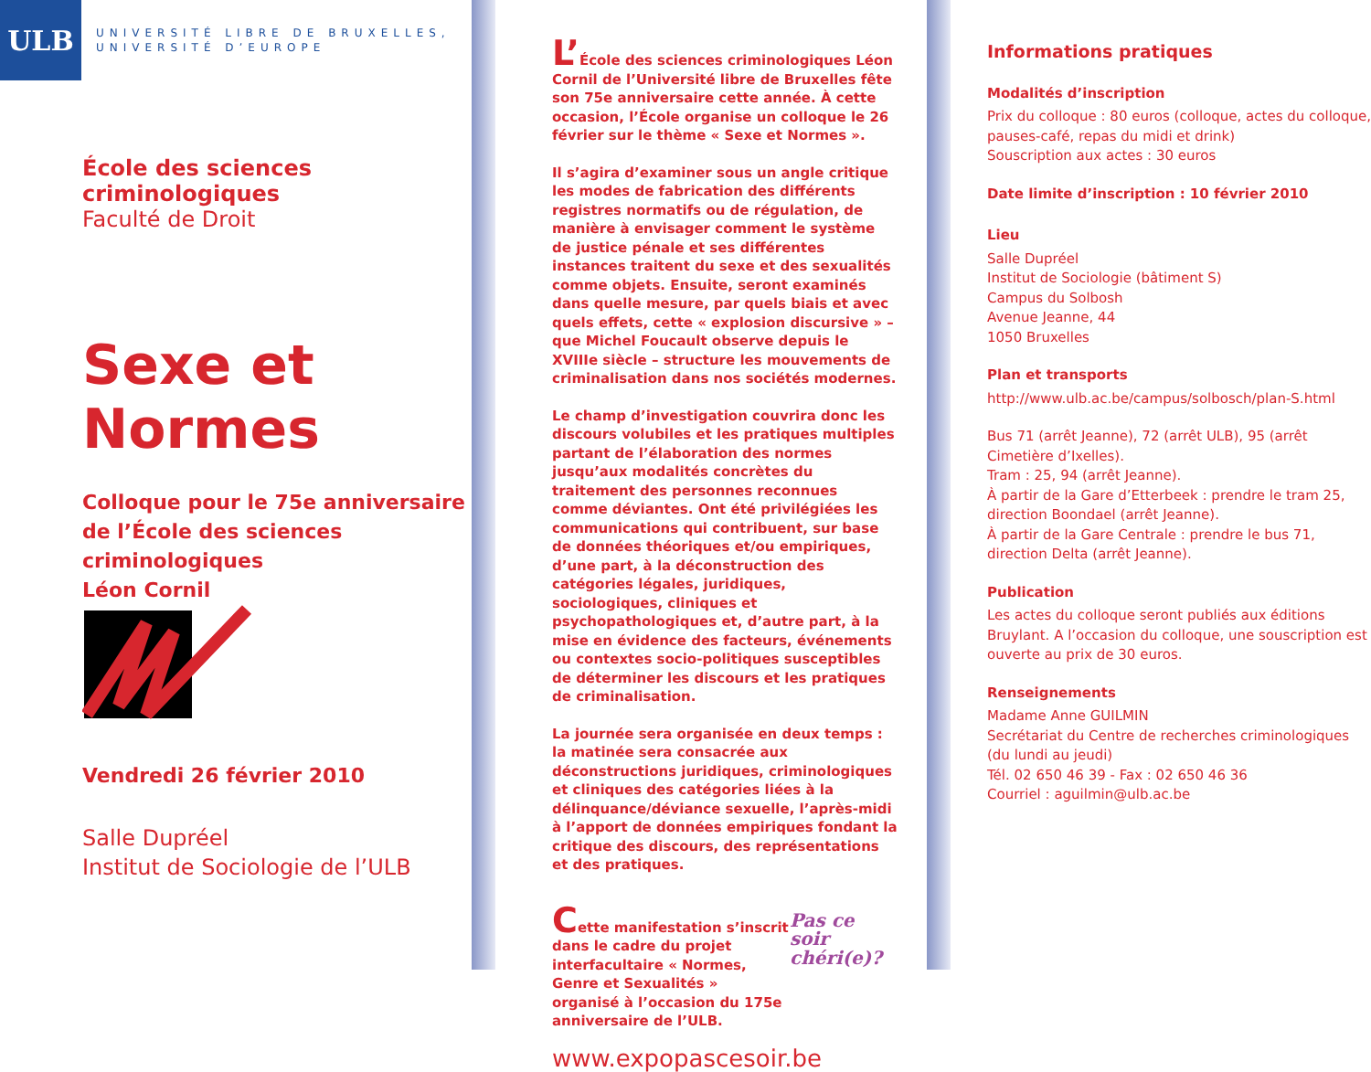ULB
UNIVERSITÉ LIBRE DE BRUXELLES,
UNIVERSITÉ D’EUROPE
École des sciences criminologiques
Faculté de Droit
Sexe et Normes
Colloque pour le 75e anniversaire
de l’École des sciences criminologiques
Léon Cornil
Vendredi 26 février 2010
Salle Dupréel
Institut de Sociologie de l’ULB
L’École des sciences criminologiques Léon Cornil de l’Université libre de Bruxelles fête son 75e anniversaire cette année. À cette occasion, l’École organise un colloque le 26 février sur le thème « Sexe et Normes ».
Il s’agira d’examiner sous un angle critique les modes de fabrication des différents registres normatifs ou de régulation, de manière à envisager comment le système de justice pénale et ses différentes instances traitent du sexe et des sexualités comme objets. Ensuite, seront examinés dans quelle mesure, par quels biais et avec quels effets, cette « explosion discursive » – que Michel Foucault observe depuis le XVIIIe siècle – structure les mouvements de criminalisation dans nos sociétés modernes.
Le champ d’investigation couvrira donc les discours volubiles et les pratiques multiples partant de l’élaboration des normes jusqu’aux modalités concrètes du traitement des personnes reconnues comme déviantes. Ont été privilégiées les communications qui contribuent, sur base de données théoriques et/ou empiriques, d’une part, à la déconstruction des catégories légales, juridiques, sociologiques, cliniques et psychopathologiques et, d’autre part, à la mise en évidence des facteurs, événements ou contextes socio-politiques susceptibles de déterminer les discours et les pratiques de criminalisation.
La journée sera organisée en deux temps : la matinée sera consacrée aux déconstructions juridiques, criminologiques et cliniques des catégories liées à la délinquance/déviance sexuelle, l’après-midi à l’apport de données empiriques fondant la critique des discours, des représentations et des pratiques.
Cette manifestation s’inscrit dans le cadre du projet interfacultaire « Normes, Genre et Sexualités » organisé à l’occasion du 175e anniversaire de l’ULB.
Pas ce soir
chéri(e)?
www.expopascesoir.be
Informations pratiques
Modalités d’inscription
Prix du colloque : 80 euros (colloque, actes du colloque, pauses-café, repas du midi et drink)
Souscription aux actes : 30 euros
Date limite d’inscription : 10 février 2010
Lieu
Salle Dupréel
Institut de Sociologie (bâtiment S)
Campus du Solbosh
Avenue Jeanne, 44
1050 Bruxelles
Plan et transports
http://www.ulb.ac.be/campus/solbosch/plan-S.html
Bus 71 (arrêt Jeanne), 72 (arrêt ULB), 95 (arrêt Cimetière d’Ixelles).
Tram : 25, 94 (arrêt Jeanne).
À partir de la Gare d’Etterbeek : prendre le tram 25, direction Boondael (arrêt Jeanne).
À partir de la Gare Centrale : prendre le bus 71, direction Delta (arrêt Jeanne).
Publication
Les actes du colloque seront publiés aux éditions Bruylant. A l’occasion du colloque, une souscription est ouverte au prix de 30 euros.
Renseignements
Madame Anne GUILMIN
Secrétariat du Centre de recherches criminologiques (du lundi au jeudi)
Tél. 02 650 46 39 - Fax : 02 650 46 36
Courriel : aguilmin@ulb.ac.be